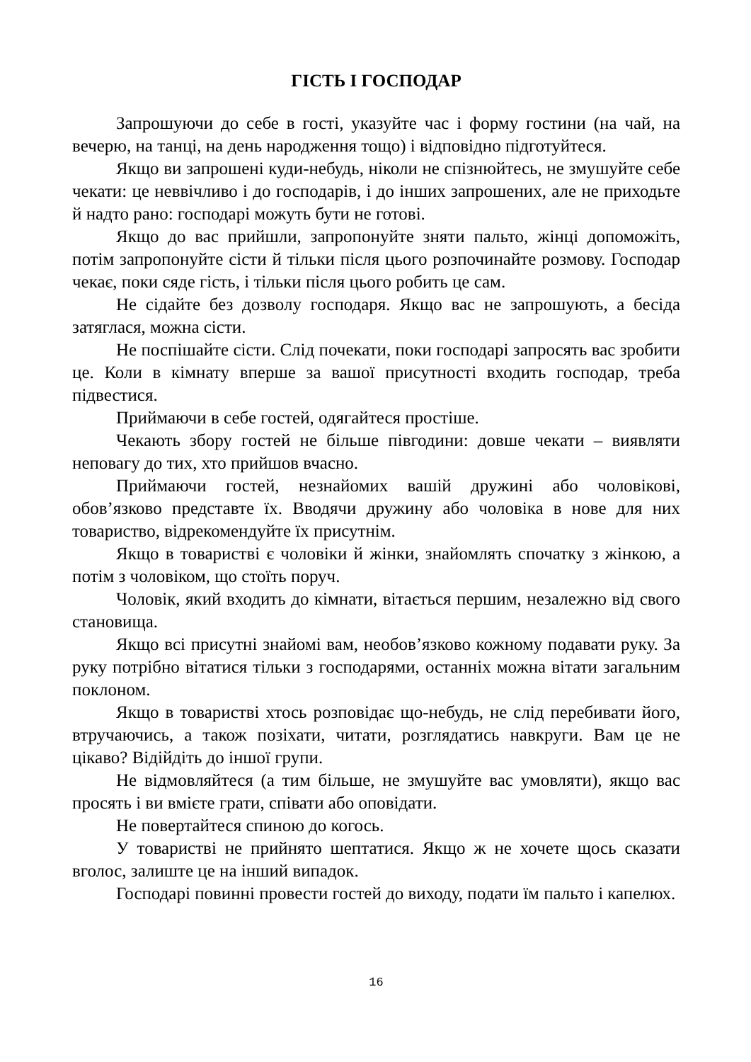ГІСТЬ І ГОСПОДАР
Запрошуючи до себе в гості, указуйте час і форму гостини (на чай, на вечерю, на танці, на день народження тощо) і відповідно підготуйтеся.
Якщо ви запрошені куди-небудь, ніколи не спізнюйтесь, не змушуйте себе чекати: це неввічливо і до господарів, і до інших запрошених, але не приходьте й надто рано: господарі можуть бути не готові.
Якщо до вас прийшли, запропонуйте зняти пальто, жінці допоможіть, потім запропонуйте сісти й тільки після цього розпочинайте розмову. Господар чекає, поки сяде гість, і тільки після цього робить це сам.
Не сідайте без дозволу господаря. Якщо вас не запрошують, а бесіда затяглася, можна сісти.
Не поспішайте сісти. Слід почекати, поки господарі запросять вас зробити це. Коли в кімнату вперше за вашої присутності входить господар, треба підвестися.
Приймаючи в себе гостей, одягайтеся простіше.
Чекають збору гостей не більше півгодини: довше чекати – виявляти неповагу до тих, хто прийшов вчасно.
Приймаючи гостей, незнайомих вашій дружині або чоловікові, обов’язково представте їх. Вводячи дружину або чоловіка в нове для них товариство, відрекомендуйте їх присутнім.
Якщо в товаристві є чоловіки й жінки, знайомлять спочатку з жінкою, а потім з чоловіком, що стоїть поруч.
Чоловік, який входить до кімнати, вітається першим, незалежно від свого становища.
Якщо всі присутні знайомі вам, необов’язково кожному подавати руку. За руку потрібно вітатися тільки з господарями, останніх можна вітати загальним поклоном.
Якщо в товаристві хтось розповідає що-небудь, не слід перебивати його, втручаючись, а також позіхати, читати, розглядатись навкруги. Вам це не цікаво? Відійдіть до іншої групи.
Не відмовляйтеся (а тим більше, не змушуйте вас умовляти), якщо вас просять і ви вмієте грати, співати або оповідати.
Не повертайтеся спиною до когось.
У товаристві не прийнято шептатися. Якщо ж не хочете щось сказати вголос, залиште це на інший випадок.
Господарі повинні провести гостей до виходу, подати їм пальто і капелюх.
16